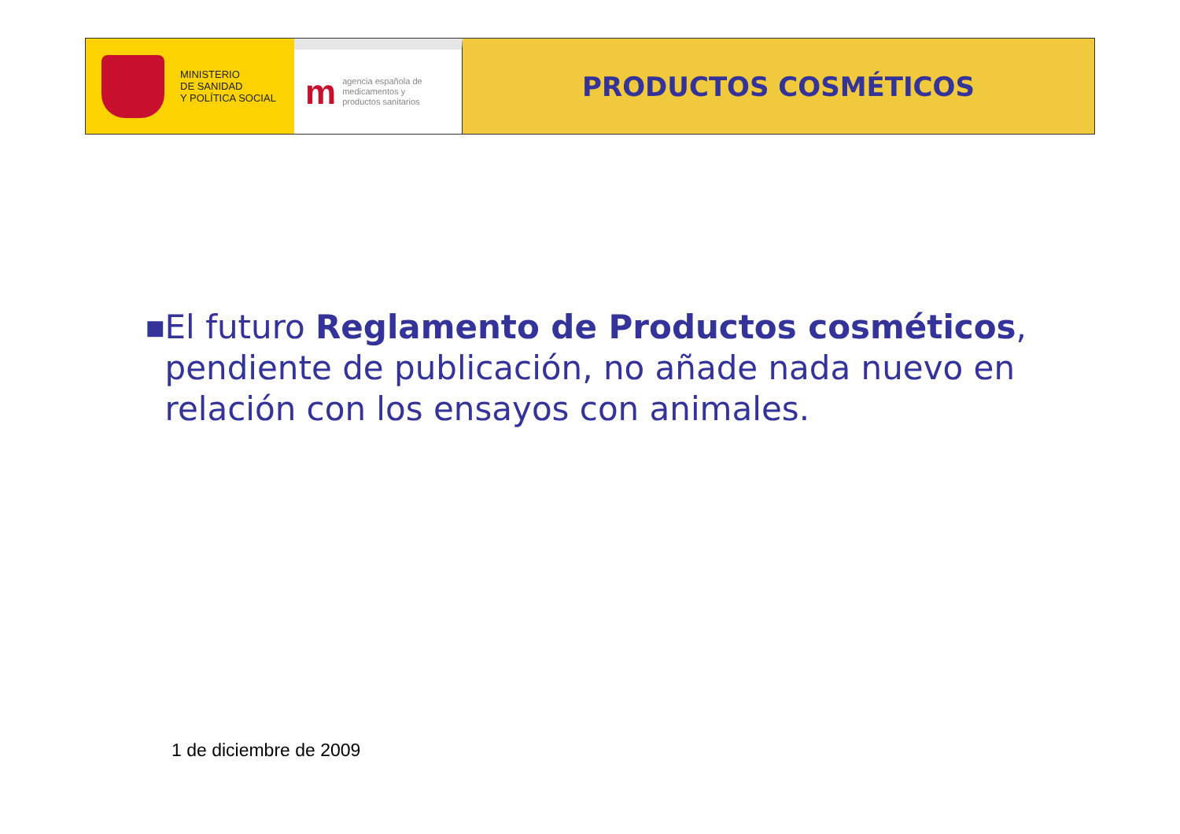MINISTERIO
DE SANIDAD
Y POLÍTICA SOCIAL
m
agencia española de
medicamentos y
productos sanitarios
PRODUCTOS COSMÉTICOS
■
El futuro Reglamento de Productos cosméticos, pendiente de publicación, no añade nada nuevo en relación con los ensayos con animales.
1 de diciembre de 2009